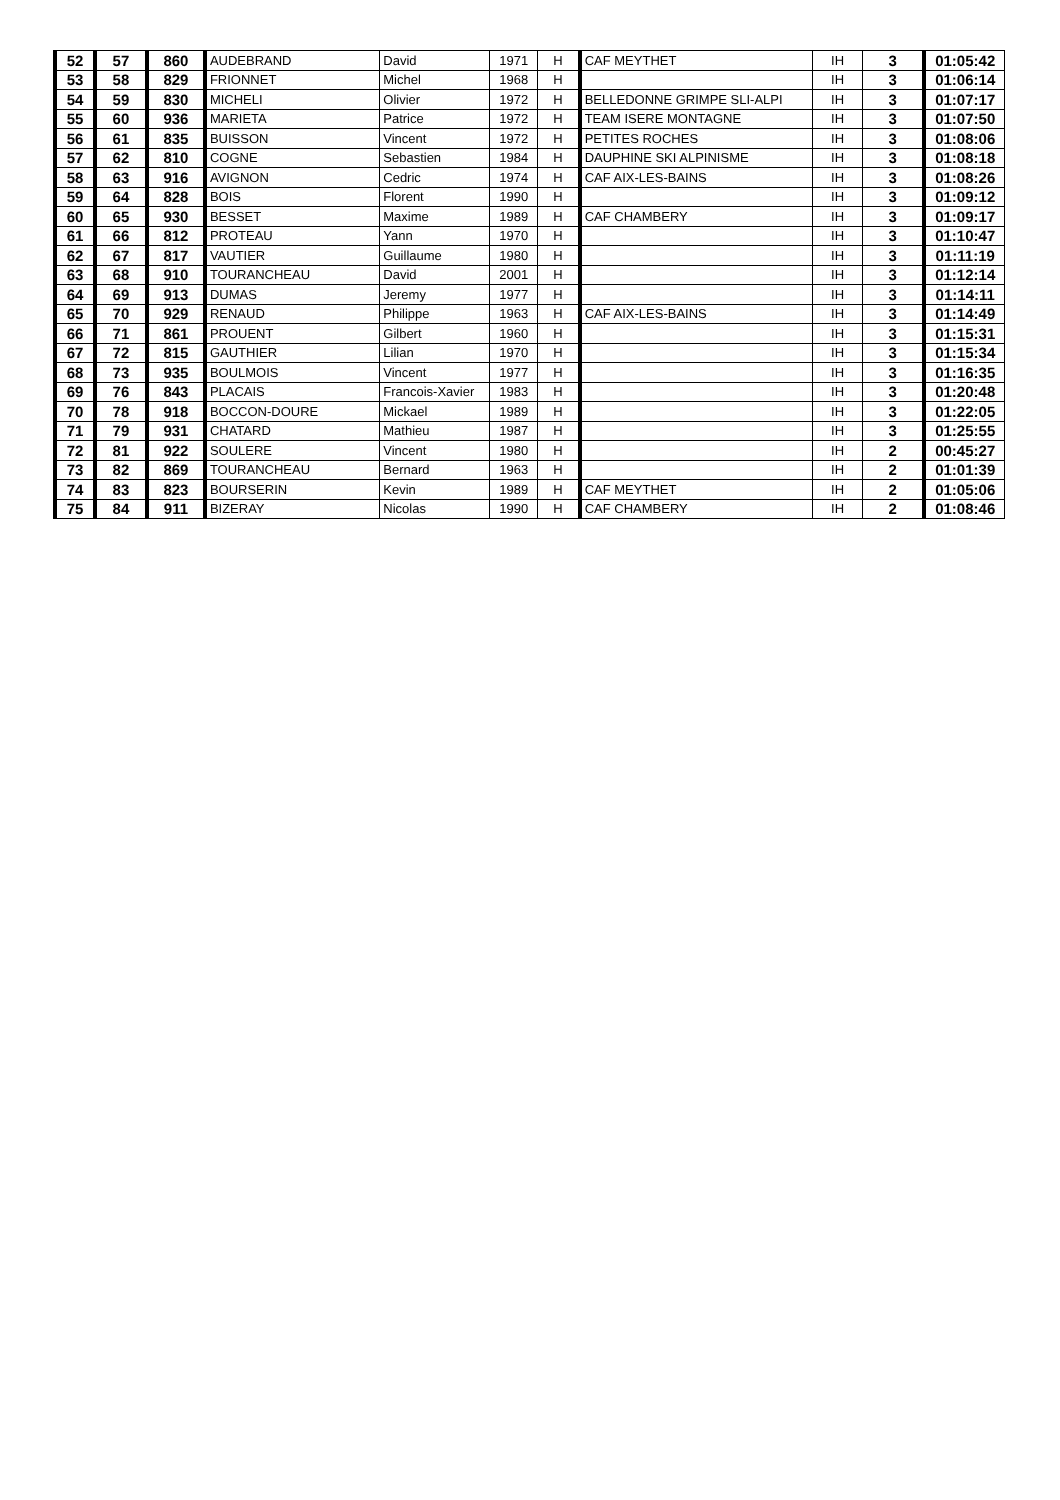| 52 | 57 | 860 | AUDEBRAND | David | 1971 | H | CAF MEYTHET | IH | 3 | 01:05:42 |
| 53 | 58 | 829 | FRIONNET | Michel | 1968 | H | | IH | 3 | 01:06:14 |
| 54 | 59 | 830 | MICHELI | Olivier | 1972 | H | BELLEDONNE GRIMPE SLI-ALPI | IH | 3 | 01:07:17 |
| 55 | 60 | 936 | MARIETA | Patrice | 1972 | H | TEAM ISERE MONTAGNE | IH | 3 | 01:07:50 |
| 56 | 61 | 835 | BUISSON | Vincent | 1972 | H | PETITES ROCHES | IH | 3 | 01:08:06 |
| 57 | 62 | 810 | COGNE | Sebastien | 1984 | H | DAUPHINE SKI ALPINISME | IH | 3 | 01:08:18 |
| 58 | 63 | 916 | AVIGNON | Cedric | 1974 | H | CAF AIX-LES-BAINS | IH | 3 | 01:08:26 |
| 59 | 64 | 828 | BOIS | Florent | 1990 | H | | IH | 3 | 01:09:12 |
| 60 | 65 | 930 | BESSET | Maxime | 1989 | H | CAF CHAMBERY | IH | 3 | 01:09:17 |
| 61 | 66 | 812 | PROTEAU | Yann | 1970 | H | | IH | 3 | 01:10:47 |
| 62 | 67 | 817 | VAUTIER | Guillaume | 1980 | H | | IH | 3 | 01:11:19 |
| 63 | 68 | 910 | TOURANCHEAU | David | 2001 | H | | IH | 3 | 01:12:14 |
| 64 | 69 | 913 | DUMAS | Jeremy | 1977 | H | | IH | 3 | 01:14:11 |
| 65 | 70 | 929 | RENAUD | Philippe | 1963 | H | CAF AIX-LES-BAINS | IH | 3 | 01:14:49 |
| 66 | 71 | 861 | PROUENT | Gilbert | 1960 | H | | IH | 3 | 01:15:31 |
| 67 | 72 | 815 | GAUTHIER | Lilian | 1970 | H | | IH | 3 | 01:15:34 |
| 68 | 73 | 935 | BOULMOIS | Vincent | 1977 | H | | IH | 3 | 01:16:35 |
| 69 | 76 | 843 | PLACAIS | Francois-Xavier | 1983 | H | | IH | 3 | 01:20:48 |
| 70 | 78 | 918 | BOCCON-DOURE | Mickael | 1989 | H | | IH | 3 | 01:22:05 |
| 71 | 79 | 931 | CHATARD | Mathieu | 1987 | H | | IH | 3 | 01:25:55 |
| 72 | 81 | 922 | SOULERE | Vincent | 1980 | H | | IH | 2 | 00:45:27 |
| 73 | 82 | 869 | TOURANCHEAU | Bernard | 1963 | H | | IH | 2 | 01:01:39 |
| 74 | 83 | 823 | BOURSERIN | Kevin | 1989 | H | CAF MEYTHET | IH | 2 | 01:05:06 |
| 75 | 84 | 911 | BIZERAY | Nicolas | 1990 | H | CAF CHAMBERY | IH | 2 | 01:08:46 |